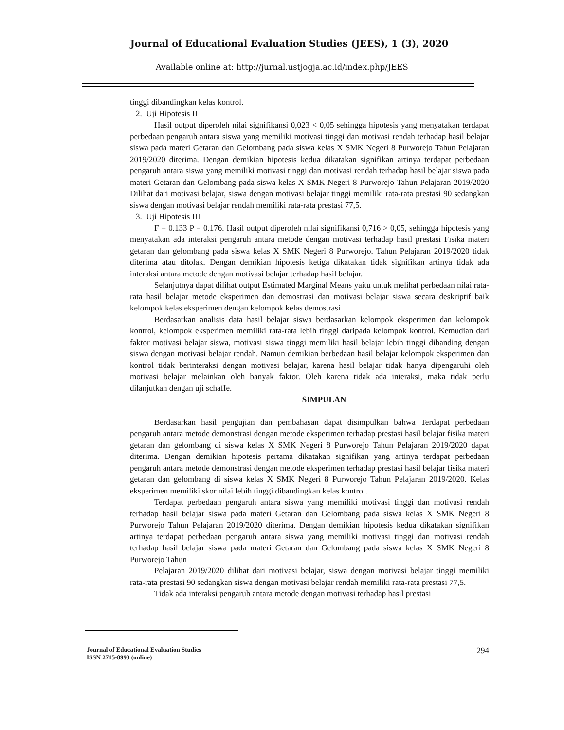Journal of Educational Evaluation Studies (JEES), 1 (3), 2020
Available online at: http://jurnal.ustjogja.ac.id/index.php/JEES
tinggi dibandingkan kelas kontrol.
2. Uji Hipotesis II
Hasil output diperoleh nilai signifikansi 0,023 < 0,05 sehingga hipotesis yang menyatakan terdapat perbedaan pengaruh antara siswa yang memiliki motivasi tinggi dan motivasi rendah terhadap hasil belajar siswa pada materi Getaran dan Gelombang pada siswa kelas X SMK Negeri 8 Purworejo Tahun Pelajaran 2019/2020 diterima. Dengan demikian hipotesis kedua dikatakan signifikan artinya terdapat perbedaan pengaruh antara siswa yang memiliki motivasi tinggi dan motivasi rendah terhadap hasil belajar siswa pada materi Getaran dan Gelombang pada siswa kelas X SMK Negeri 8 Purworejo Tahun Pelajaran 2019/2020 Dilihat dari motivasi belajar, siswa dengan motivasi belajar tinggi memiliki rata-rata prestasi 90 sedangkan siswa dengan motivasi belajar rendah memiliki rata-rata prestasi 77,5.
3. Uji Hipotesis III
F = 0.133 P = 0.176. Hasil output diperoleh nilai signifikansi 0,716 > 0,05, sehingga hipotesis yang menyatakan ada interaksi pengaruh antara metode dengan motivasi terhadap hasil prestasi Fisika materi getaran dan gelombang pada siswa kelas X SMK Negeri 8 Purworejo. Tahun Pelajaran 2019/2020 tidak diterima atau ditolak. Dengan demikian hipotesis ketiga dikatakan tidak signifikan artinya tidak ada interaksi antara metode dengan motivasi belajar terhadap hasil belajar.
Selanjutnya dapat dilihat output Estimated Marginal Means yaitu untuk melihat perbedaan nilai rata-rata hasil belajar metode eksperimen dan demostrasi dan motivasi belajar siswa secara deskriptif baik kelompok kelas eksperimen dengan kelompok kelas demostrasi
Berdasarkan analisis data hasil belajar siswa berdasarkan kelompok eksperimen dan kelompok kontrol, kelompok eksperimen memiliki rata-rata lebih tinggi daripada kelompok kontrol. Kemudian dari faktor motivasi belajar siswa, motivasi siswa tinggi memiliki hasil belajar lebih tinggi dibanding dengan siswa dengan motivasi belajar rendah. Namun demikian berbedaan hasil belajar kelompok eksperimen dan kontrol tidak berinteraksi dengan motivasi belajar, karena hasil belajar tidak hanya dipengaruhi oleh motivasi belajar melainkan oleh banyak faktor. Oleh karena tidak ada interaksi, maka tidak perlu dilanjutkan dengan uji schaffe.
SIMPULAN
Berdasarkan hasil pengujian dan pembahasan dapat disimpulkan bahwa Terdapat perbedaan pengaruh antara metode demonstrasi dengan metode eksperimen terhadap prestasi hasil belajar fisika materi getaran dan gelombang di siswa kelas X SMK Negeri 8 Purworejo Tahun Pelajaran 2019/2020 dapat diterima. Dengan demikian hipotesis pertama dikatakan signifikan yang artinya terdapat perbedaan pengaruh antara metode demonstrasi dengan metode eksperimen terhadap prestasi hasil belajar fisika materi getaran dan gelombang di siswa kelas X SMK Negeri 8 Purworejo Tahun Pelajaran 2019/2020. Kelas eksperimen memiliki skor nilai lebih tinggi dibandingkan kelas kontrol.
Terdapat perbedaan pengaruh antara siswa yang memiliki motivasi tinggi dan motivasi rendah terhadap hasil belajar siswa pada materi Getaran dan Gelombang pada siswa kelas X SMK Negeri 8 Purworejo Tahun Pelajaran 2019/2020 diterima. Dengan demikian hipotesis kedua dikatakan signifikan artinya terdapat perbedaan pengaruh antara siswa yang memiliki motivasi tinggi dan motivasi rendah terhadap hasil belajar siswa pada materi Getaran dan Gelombang pada siswa kelas X SMK Negeri 8 Purworejo Tahun
Pelajaran 2019/2020 dilihat dari motivasi belajar, siswa dengan motivasi belajar tinggi memiliki rata-rata prestasi 90 sedangkan siswa dengan motivasi belajar rendah memiliki rata-rata prestasi 77,5.
Tidak ada interaksi pengaruh antara metode dengan motivasi terhadap hasil prestasi
Journal of Educational Evaluation Studies
ISSN 2715-8993 (online)
294